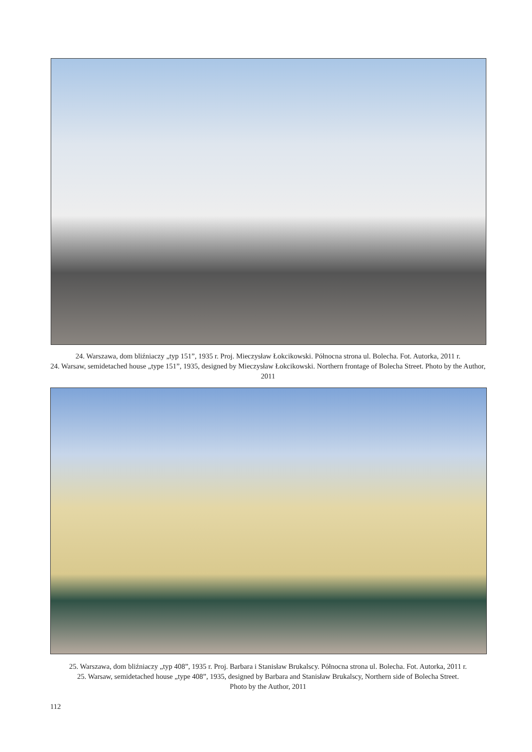24. Warszawa, dom bliźniaczy „typ 151”, 1935 r. Proj. Mieczysław Łokcikowski. Północna strona ul. Bolecha. Fot. Autorka, 2011 r.
24. Warsaw, semidetached house „type 151”, 1935, designed by Mieczysław Łokcikowski. Northern frontage of Bolecha Street. Photo by the Author, 2011
25. Warszawa, dom bliźniaczy „typ 408”, 1935 r. Proj. Barbara i Stanisław Brukalscy. Północna strona ul. Bolecha. Fot. Autorka, 2011 r.
25. Warsaw, semidetached house „type 408”, 1935, designed by Barbara and Stanisław Brukalscy, Northern side of Bolecha Street.
Photo by the Author, 2011
112